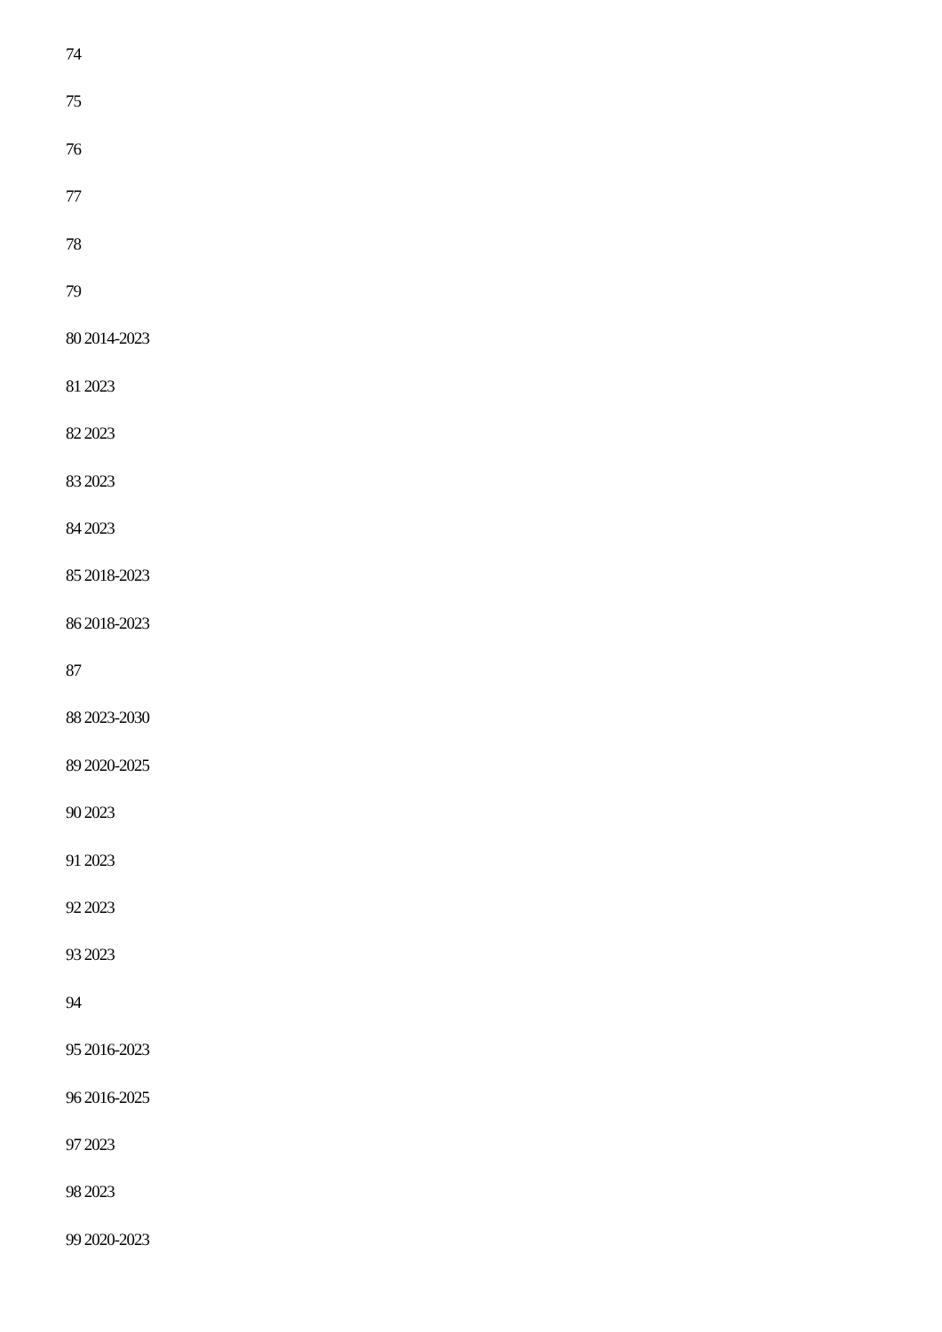74
75
76
77
78
79
80 2014-2023
81 2023
82 2023
83 2023
84 2023
85 2018-2023
86 2018-2023
87
88 2023-2030
89 2020-2025
90 2023
91 2023
92 2023
93 2023
94
95 2016-2023
96 2016-2025
97 2023
98 2023
99 2020-2023